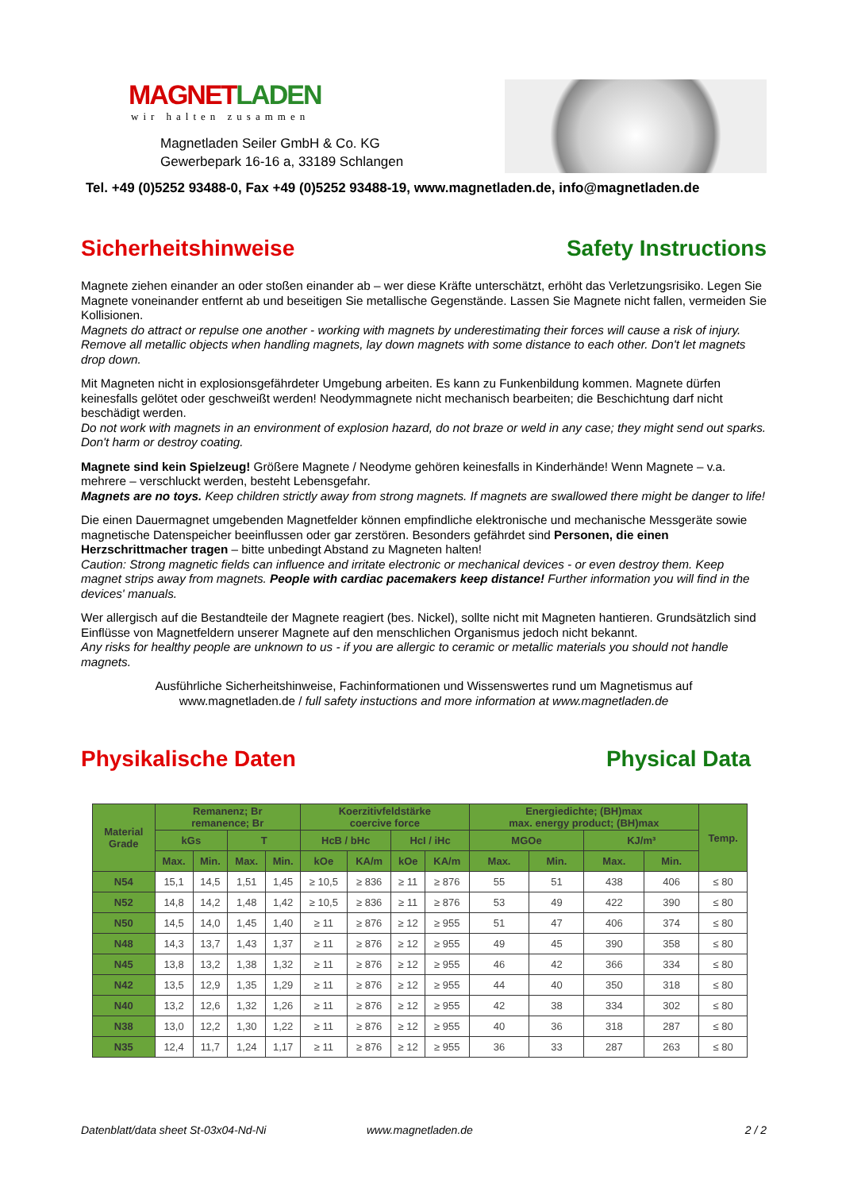MAGNETLADEN
wir halten zusammen
Magnetladen Seiler GmbH & Co. KG
Gewerbepark 16-16 a, 33189 Schlangen
Tel. +49 (0)5252 93488-0, Fax +49 (0)5252 93488-19, www.magnetladen.de, info@magnetladen.de
Sicherheitshinweise Safety Instructions
Magnete ziehen einander an oder stoßen einander ab – wer diese Kräfte unterschätzt, erhöht das Verletzungsrisiko. Legen Sie Magnete voneinander entfernt ab und beseitigen Sie metallische Gegenstände. Lassen Sie Magnete nicht fallen, vermeiden Sie Kollisionen.
Magnets do attract or repulse one another - working with magnets by underestimating their forces will cause a risk of injury. Remove all metallic objects when handling magnets, lay down magnets with some distance to each other. Don't let magnets drop down.
Mit Magneten nicht in explosionsgefährdeter Umgebung arbeiten. Es kann zu Funkenbildung kommen. Magnete dürfen keinesfalls gelötet oder geschweißt werden! Neodymmagnete nicht mechanisch bearbeiten; die Beschichtung darf nicht beschädigt werden.
Do not work with magnets in an environment of explosion hazard, do not braze or weld in any case; they might send out sparks. Don't harm or destroy coating.
Magnete sind kein Spielzeug! Größere Magnete / Neodyme gehören keinesfalls in Kinderhände! Wenn Magnete – v.a. mehrere – verschluckt werden, besteht Lebensgefahr.
Magnets are no toys. Keep children strictly away from strong magnets. If magnets are swallowed there might be danger to life!
Die einen Dauermagnet umgebenden Magnetfelder können empfindliche elektronische und mechanische Messgeräte sowie magnetische Datenspeicher beeinflussen oder gar zerstören. Besonders gefährdet sind Personen, die einen Herzschrittmacher tragen – bitte unbedingt Abstand zu Magneten halten!
Caution: Strong magnetic fields can influence and irritate electronic or mechanical devices - or even destroy them. Keep magnet strips away from magnets. People with cardiac pacemakers keep distance! Further information you will find in the devices' manuals.
Wer allergisch auf die Bestandteile der Magnete reagiert (bes. Nickel), sollte nicht mit Magneten hantieren. Grundsätzlich sind Einflüsse von Magnetfeldern unserer Magnete auf den menschlichen Organismus jedoch nicht bekannt.
Any risks for healthy people are unknown to us - if you are allergic to ceramic or metallic materials you should not handle magnets.
Ausführliche Sicherheitshinweise, Fachinformationen und Wissenswertes rund um Magnetismus auf
www.magnetladen.de / full safety instuctions and more information at www.magnetladen.de
Physikalische Daten Physical Data
| Material Grade | Remanenz; Br remanence; Br | | | | Koerzitivfeldstärke coercive force | | | | Energiedichte; (BH)max max. energy product; (BH)max | | | | Temp. |
| --- | --- | --- | --- | --- | --- | --- | --- | --- | --- | --- | --- | --- | --- |
| | kGs | | T | | HcB / bHc | | HcI / iHc | | MGOe | | KJ/m³ | | |
| | Max. | Min. | Max. | Min. | kOe | KA/m | kOe | KA/m | Max. | Min. | Max. | Min. | |
| N54 | 15,1 | 14,5 | 1,51 | 1,45 | ≥ 10,5 | ≥ 836 | ≥ 11 | ≥ 876 | 55 | 51 | 438 | 406 | ≤ 80 |
| N52 | 14,8 | 14,2 | 1,48 | 1,42 | ≥ 10,5 | ≥ 836 | ≥ 11 | ≥ 876 | 53 | 49 | 422 | 390 | ≤ 80 |
| N50 | 14,5 | 14,0 | 1,45 | 1,40 | ≥ 11 | ≥ 876 | ≥ 12 | ≥ 955 | 51 | 47 | 406 | 374 | ≤ 80 |
| N48 | 14,3 | 13,7 | 1,43 | 1,37 | ≥ 11 | ≥ 876 | ≥ 12 | ≥ 955 | 49 | 45 | 390 | 358 | ≤ 80 |
| N45 | 13,8 | 13,2 | 1,38 | 1,32 | ≥ 11 | ≥ 876 | ≥ 12 | ≥ 955 | 46 | 42 | 366 | 334 | ≤ 80 |
| N42 | 13,5 | 12,9 | 1,35 | 1,29 | ≥ 11 | ≥ 876 | ≥ 12 | ≥ 955 | 44 | 40 | 350 | 318 | ≤ 80 |
| N40 | 13,2 | 12,6 | 1,32 | 1,26 | ≥ 11 | ≥ 876 | ≥ 12 | ≥ 955 | 42 | 38 | 334 | 302 | ≤ 80 |
| N38 | 13,0 | 12,2 | 1,30 | 1,22 | ≥ 11 | ≥ 876 | ≥ 12 | ≥ 955 | 40 | 36 | 318 | 287 | ≤ 80 |
| N35 | 12,4 | 11,7 | 1,24 | 1,17 | ≥ 11 | ≥ 876 | ≥ 12 | ≥ 955 | 36 | 33 | 287 | 263 | ≤ 80 |
Datenblatt/data sheet St-03x04-Nd-Ni www.magnetladen.de 2 / 2